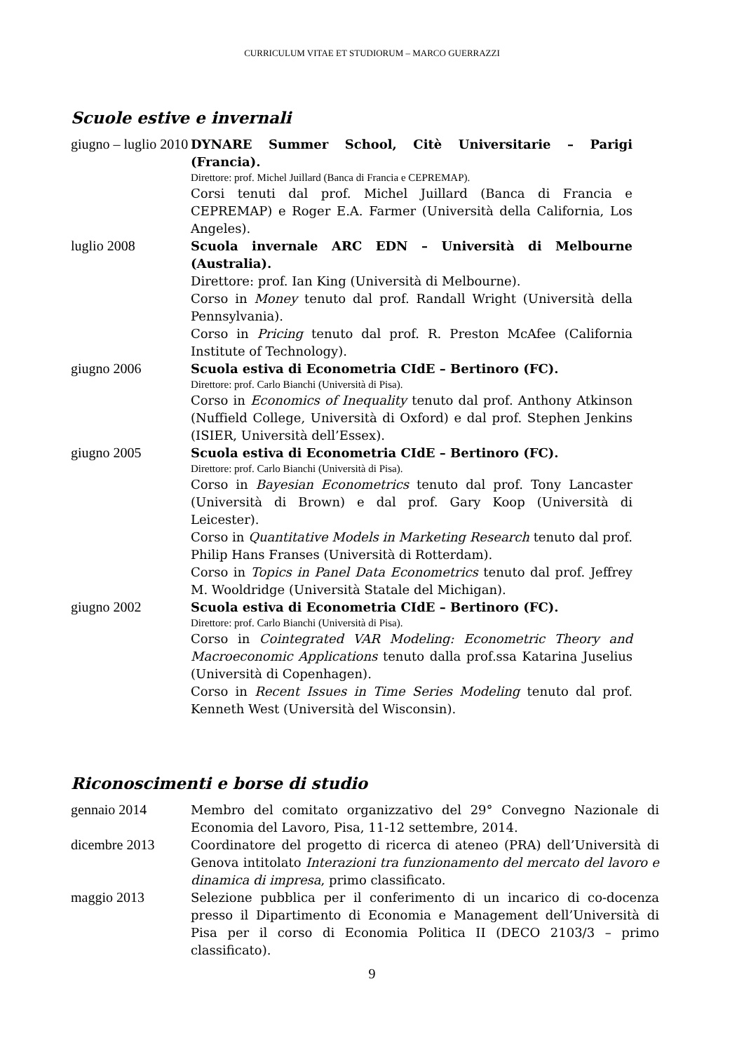CURRICULUM VITAE ET STUDIORUM – MARCO GUERRAZZI
Scuole estive e invernali
giugno – luglio 2010
DYNARE Summer School, Citè Universitarie – Parigi (Francia).
Direttore: prof. Michel Juillard (Banca di Francia e CEPREMAP).
Corsi tenuti dal prof. Michel Juillard (Banca di Francia e CEPREMAP) e Roger E.A. Farmer (Università della California, Los Angeles).
luglio 2008 Scuola invernale ARC EDN – Università di Melbourne (Australia).
Direttore: prof. Ian King (Università di Melbourne).
Corso in Money tenuto dal prof. Randall Wright (Università della Pennsylvania).
Corso in Pricing tenuto dal prof. R. Preston McAfee (California Institute of Technology).
giugno 2006 Scuola estiva di Econometria CIdE – Bertinoro (FC).
Direttore: prof. Carlo Bianchi (Università di Pisa).
Corso in Economics of Inequality tenuto dal prof. Anthony Atkinson (Nuffield College, Università di Oxford) e dal prof. Stephen Jenkins (ISIER, Università dell’Essex).
giugno 2005 Scuola estiva di Econometria CIdE – Bertinoro (FC).
Direttore: prof. Carlo Bianchi (Università di Pisa).
Corso in Bayesian Econometrics tenuto dal prof. Tony Lancaster (Università di Brown) e dal prof. Gary Koop (Università di Leicester).
Corso in Quantitative Models in Marketing Research tenuto dal prof. Philip Hans Franses (Università di Rotterdam).
Corso in Topics in Panel Data Econometrics tenuto dal prof. Jeffrey M. Wooldridge (Università Statale del Michigan).
giugno 2002 Scuola estiva di Econometria CIdE – Bertinoro (FC).
Direttore: prof. Carlo Bianchi (Università di Pisa).
Corso in Cointegrated VAR Modeling: Econometric Theory and Macroeconomic Applications tenuto dalla prof.ssa Katarina Juselius (Università di Copenhagen).
Corso in Recent Issues in Time Series Modeling tenuto dal prof. Kenneth West (Università del Wisconsin).
Riconoscimenti e borse di studio
gennaio 2014 Membro del comitato organizzativo del 29° Convegno Nazionale di Economia del Lavoro, Pisa, 11-12 settembre, 2014.
dicembre 2013 Coordinatore del progetto di ricerca di ateneo (PRA) dell’Università di Genova intitolato Interazioni tra funzionamento del mercato del lavoro e dinamica di impresa, primo classificato.
maggio 2013 Selezione pubblica per il conferimento di un incarico di co-docenza presso il Dipartimento di Economia e Management dell’Università di Pisa per il corso di Economia Politica II (DECO 2103/3 – primo classificato).
9